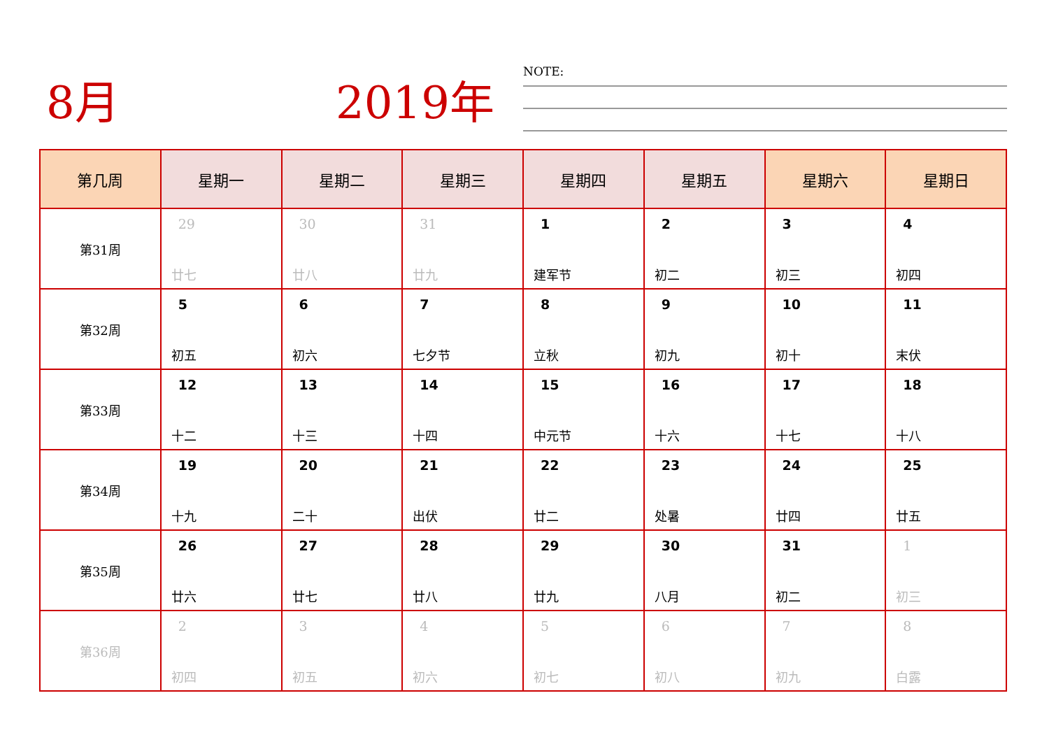8月 2019年 NOTE:
| 第几周 | 星期一 | 星期二 | 星期三 | 星期四 | 星期五 | 星期六 | 星期日 |
| --- | --- | --- | --- | --- | --- | --- | --- |
| 第31周 | 29 廿七 | 30 廿八 | 31 廿九 | 1 建军节 | 2 初二 | 3 初三 | 4 初四 |
| 第32周 | 5 初五 | 6 初六 | 7 七夕节 | 8 立秋 | 9 初九 | 10 初十 | 11 末伏 |
| 第33周 | 12 十二 | 13 十三 | 14 十四 | 15 中元节 | 16 十六 | 17 十七 | 18 十八 |
| 第34周 | 19 十九 | 20 二十 | 21 出伏 | 22 廿二 | 23 处暑 | 24 廿四 | 25 廿五 |
| 第35周 | 26 廿六 | 27 廿七 | 28 廿八 | 29 廿九 | 30 八月 | 31 初二 | 1 初三 |
| 第36周 | 2 初四 | 3 初五 | 4 初六 | 5 初七 | 6 初八 | 7 初九 | 8 白露 |